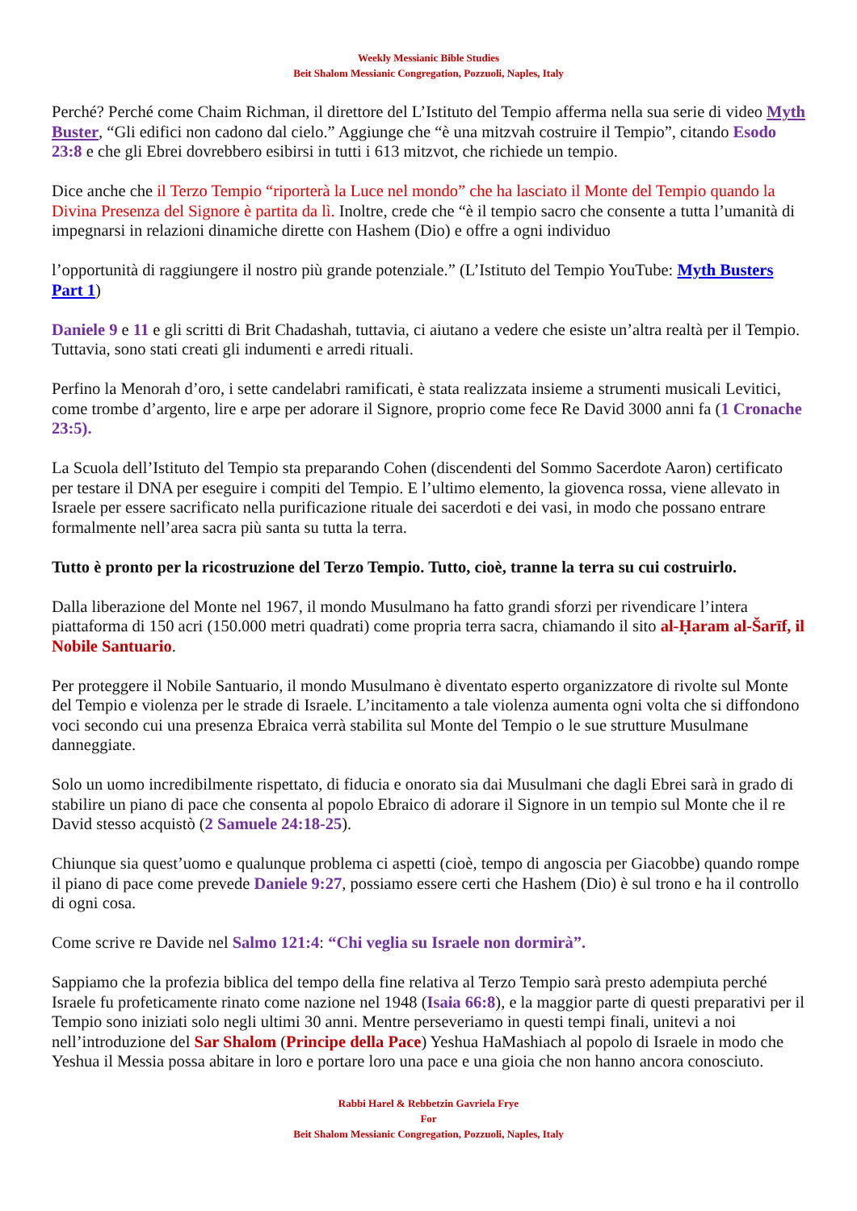Weekly Messianic Bible Studies
Beit Shalom Messianic Congregation, Pozzuoli, Naples, Italy
Perché? Perché come Chaim Richman, il direttore del L’Istituto del Tempio afferma nella sua serie di video Myth Buster, “Gli edifici non cadono dal cielo.” Aggiunge che “è una mitzvah costruire il Tempio”, citando Esodo 23:8 e che gli Ebrei dovrebbero esibirsi in tutti i 613 mitzvot, che richiede un tempio.
Dice anche che il Terzo Tempio “riporterà la Luce nel mondo” che ha lasciato il Monte del Tempio quando la Divina Presenza del Signore è partita da lì. Inoltre, crede che “è il tempio sacro che consente a tutta l’umanità di impegnarsi in relazioni dinamiche dirette con Hashem (Dio) e offre a ogni individuo
l’opportunità di raggiungere il nostro più grande potenziale.” (L’Istituto del Tempio YouTube: Myth Busters Part 1)
Daniele 9 e 11 e gli scritti di Brit Chadashah, tuttavia, ci aiutano a vedere che esiste un’altra realtà per il Tempio. Tuttavia, sono stati creati gli indumenti e arredi rituali.
Perfino la Menorah d’oro, i sette candelabri ramificati, è stata realizzata insieme a strumenti musicali Levitici, come trombe d’argento, lire e arpe per adorare il Signore, proprio come fece Re David 3000 anni fa (1 Cronache 23:5).
La Scuola dell’Istituto del Tempio sta preparando Cohen (discendenti del Sommo Sacerdote Aaron) certificato per testare il DNA per eseguire i compiti del Tempio. E l’ultimo elemento, la giovenca rossa, viene allevato in Israele per essere sacrificato nella purificazione rituale dei sacerdoti e dei vasi, in modo che possano entrare formalmente nell’area sacra più santa su tutta la terra.
Tutto è pronto per la ricostruzione del Terzo Tempio. Tutto, cioè, tranne la terra su cui costruirlo.
Dalla liberazione del Monte nel 1967, il mondo Musulmano ha fatto grandi sforzi per rivendicare l’intera piattaforma di 150 acri (150.000 metri quadrati) come propria terra sacra, chiamando il sito al-Ḥaram al-Šarīf, il Nobile Santuario.
Per proteggere il Nobile Santuario, il mondo Musulmano è diventato esperto organizzatore di rivolte sul Monte del Tempio e violenza per le strade di Israele. L’incitamento a tale violenza aumenta ogni volta che si diffondono voci secondo cui una presenza Ebraica verrà stabilita sul Monte del Tempio o le sue strutture Musulmane danneggiate.
Solo un uomo incredibilmente rispettato, di fiducia e onorato sia dai Musulmani che dagli Ebrei sarà in grado di stabilire un piano di pace che consenta al popolo Ebraico di adorare il Signore in un tempio sul Monte che il re David stesso acquistò (2 Samuele 24:18-25).
Chiunque sia quest’uomo e qualunque problema ci aspetti (cioè, tempo di angoscia per Giacobbe) quando rompe il piano di pace come prevede Daniele 9:27, possiamo essere certi che Hashem (Dio) è sul trono e ha il controllo di ogni cosa.
Come scrive re Davide nel Salmo 121:4: “Chi veglia su Israele non dormirà”.
Sappiamo che la profezia biblica del tempo della fine relativa al Terzo Tempio sarà presto adempiuta perché Israele fu profeticamente rinato come nazione nel 1948 (Isaia 66:8), e la maggior parte di questi preparativi per il Tempio sono iniziati solo negli ultimi 30 anni. Mentre perseveriamo in questi tempi finali, unitevi a noi nell’introduzione del Sar Shalom (Principe della Pace) Yeshua HaMashiach al popolo di Israele in modo che Yeshua il Messia possa abitare in loro e portare loro una pace e una gioia che non hanno ancora conosciuto.
Rabbi Harel & Rebbetzin Gavriela Frye
For
Beit Shalom Messianic Congregation, Pozzuoli, Naples, Italy